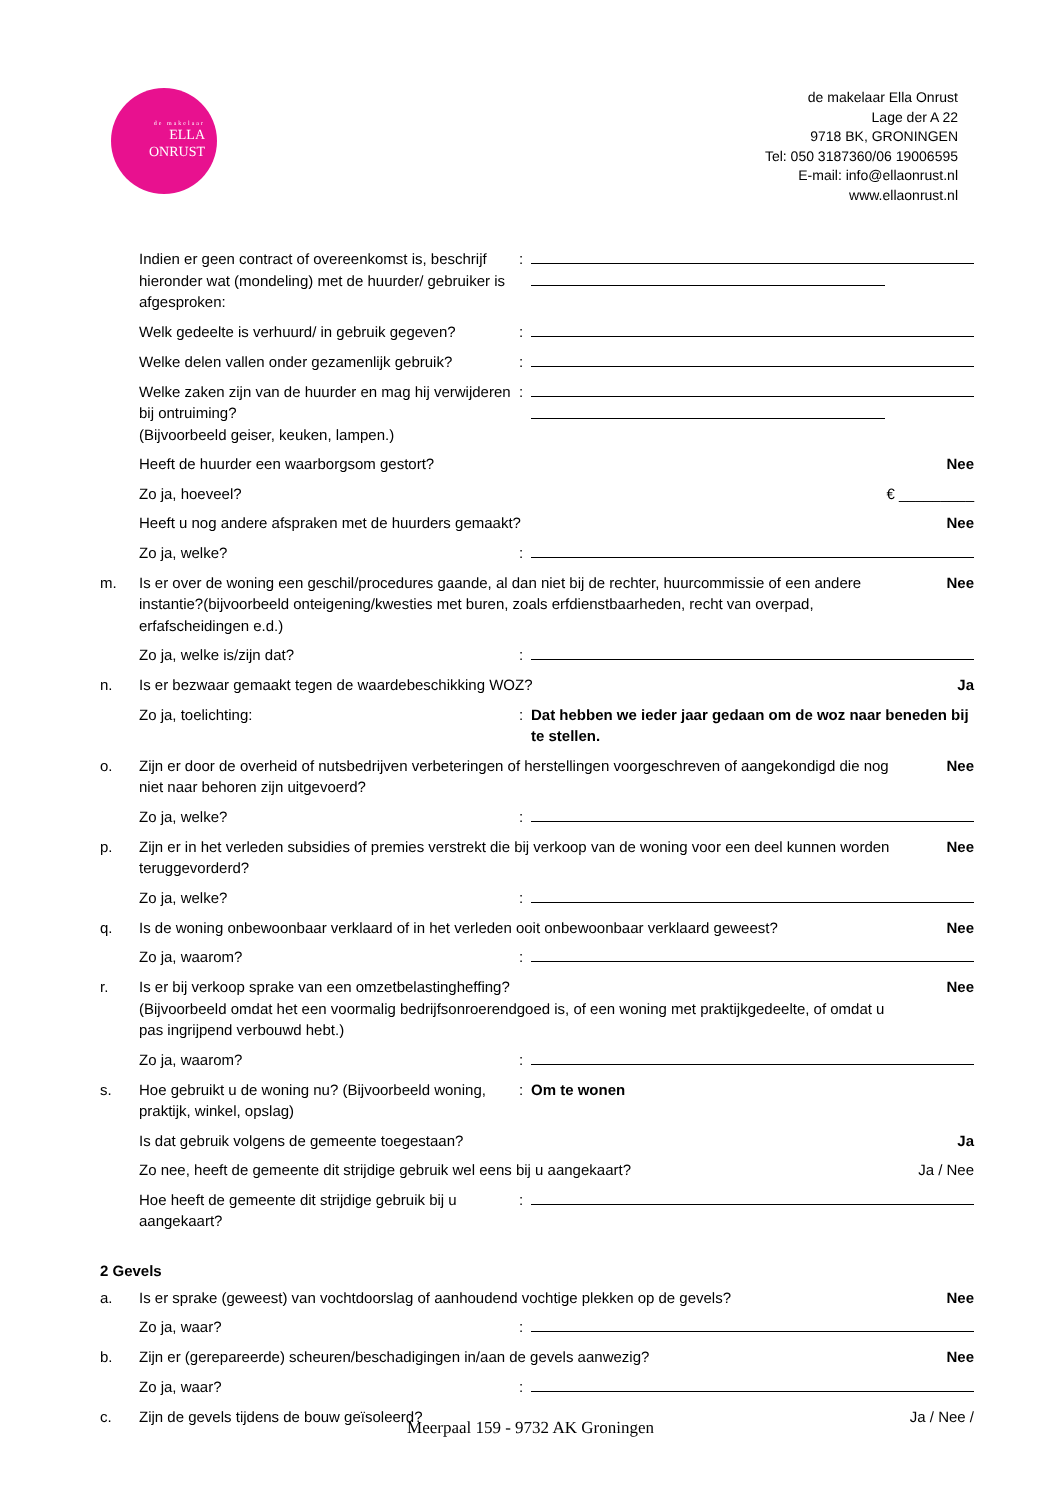de makelaar
ELLA
ONRUST
de makelaar Ella Onrust
Lage der A 22
9718 BK, GRONINGEN
Tel: 050 3187360/06 19006595
E-mail: info@ellaonrust.nl
www.ellaonrust.nl
Indien er geen contract of overeenkomst is, beschrijf hieronder wat (mondeling) met de huurder/ gebruiker is afgesproken:
:
Welk gedeelte is verhuurd/ in gebruik gegeven?
:
Welke delen vallen onder gezamenlijk gebruik?
:
Welke zaken zijn van de huurder en mag hij verwijderen bij ontruiming?
(Bijvoorbeeld geiser, keuken, lampen.)
:
Heeft de huurder een waarborgsom gestort?
Nee
Zo ja, hoeveel? € _________
Heeft u nog andere afspraken met de huurders gemaakt?
Nee
Zo ja, welke? :
m. Is er over de woning een geschil/procedures gaande, al dan niet bij de rechter, huurcommissie of een andere instantie?(bijvoorbeeld onteigening/kwesties met buren, zoals erfdienstbaarheden, recht van overpad, erfafscheidingen e.d.)
Nee
Zo ja, welke is/zijn dat? :
n. Is er bezwaar gemaakt tegen de waardebeschikking WOZ?
Ja
Zo ja, toelichting: : Dat hebben we ieder jaar gedaan om de woz naar beneden bij te stellen.
o. Zijn er door de overheid of nutsbedrijven verbeteringen of herstellingen voorgeschreven of aangekondigd die nog niet naar behoren zijn uitgevoerd?
Nee
Zo ja, welke? :
p. Zijn er in het verleden subsidies of premies verstrekt die bij verkoop van de woning voor een deel kunnen worden teruggevorderd?
Nee
Zo ja, welke? :
q. Is de woning onbewoonbaar verklaard of in het verleden ooit onbewoonbaar verklaard geweest?
Nee
Zo ja, waarom? :
r. Is er bij verkoop sprake van een omzetbelastingheffing?
(Bijvoorbeeld omdat het een voormalig bedrijfsonroerendgoed is, of een woning met praktijkgedeelte, of omdat u pas ingrijpend verbouwd hebt.)
Nee
Zo ja, waarom? :
s. Hoe gebruikt u de woning nu? (Bijvoorbeeld woning, praktijk, winkel, opslag)
: Om te wonen
Is dat gebruik volgens de gemeente toegestaan?
Ja
Zo nee, heeft de gemeente dit strijdige gebruik wel eens bij u aangekaart?
Ja / Nee
Hoe heeft de gemeente dit strijdige gebruik bij u aangekaart?
:
2 Gevels
a. Is er sprake (geweest) van vochtdoorslag of aanhoudend vochtige plekken op de gevels?
Nee
Zo ja, waar? :
b. Zijn er (gerepareerde) scheuren/beschadigingen in/aan de gevels aanwezig?
Nee
Zo ja, waar? :
c. Zijn de gevels tijdens de bouw geïsoleerd?
Ja / Nee /
Meerpaal 159 - 9732 AK Groningen